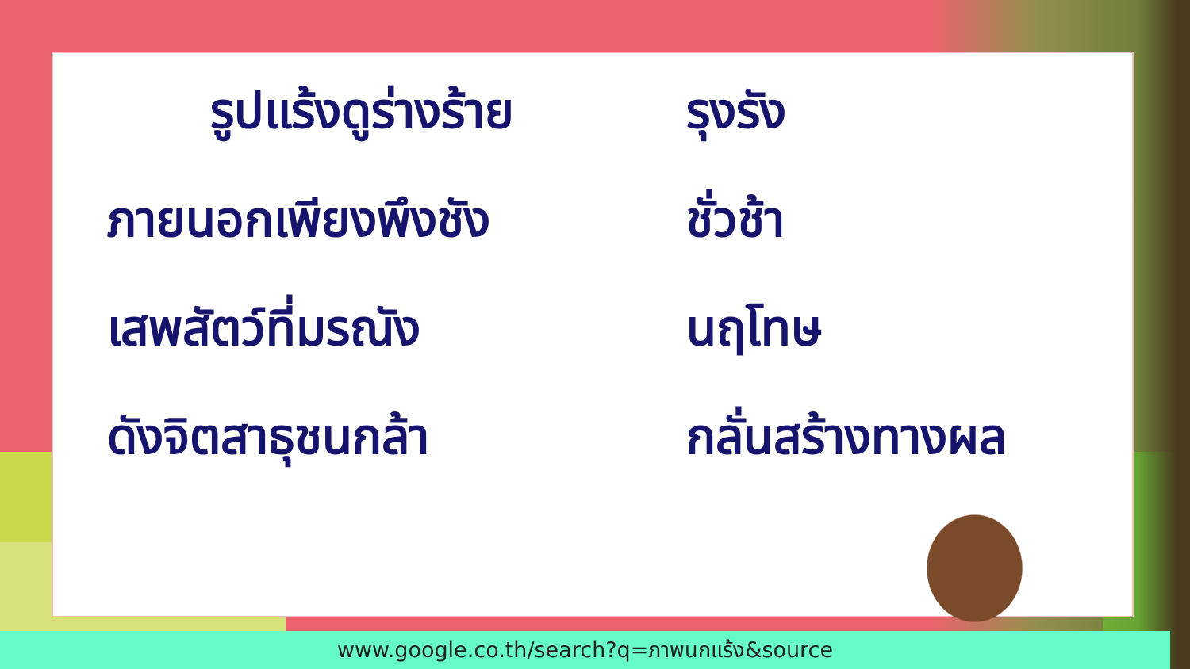รูปแร้งดูร่างร้าย
รุงรัง
ภายนอกเพียงพึงชัง ชั่วช้า
เสพสัตว์ที่มรณัง นฤโทษ
ดังจิตสาธุชนกล้า กลั่นสร้างทางผล
www.google.co.th/search?q=ภาพนกแร้ง&source